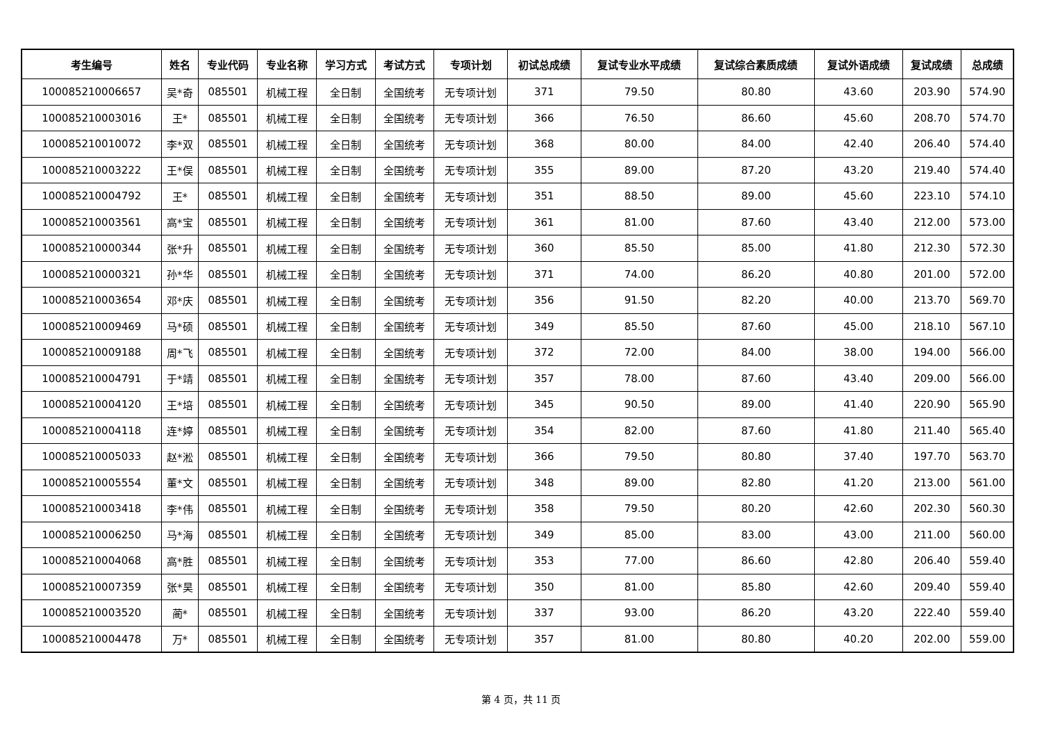| 考生编号 | 姓名 | 专业代码 | 专业名称 | 学习方式 | 考试方式 | 专项计划 | 初试总成绩 | 复试专业水平成绩 | 复试综合素质成绩 | 复试外语成绩 | 复试成绩 | 总成绩 |
| --- | --- | --- | --- | --- | --- | --- | --- | --- | --- | --- | --- | --- |
| 100085210006657 | 吴*奇 | 085501 | 机械工程 | 全日制 | 全国统考 | 无专项计划 | 371 | 79.50 | 80.80 | 43.60 | 203.90 | 574.90 |
| 100085210003016 | 王* | 085501 | 机械工程 | 全日制 | 全国统考 | 无专项计划 | 366 | 76.50 | 86.60 | 45.60 | 208.70 | 574.70 |
| 100085210010072 | 李*双 | 085501 | 机械工程 | 全日制 | 全国统考 | 无专项计划 | 368 | 80.00 | 84.00 | 42.40 | 206.40 | 574.40 |
| 100085210003222 | 王*俣 | 085501 | 机械工程 | 全日制 | 全国统考 | 无专项计划 | 355 | 89.00 | 87.20 | 43.20 | 219.40 | 574.40 |
| 100085210004792 | 王* | 085501 | 机械工程 | 全日制 | 全国统考 | 无专项计划 | 351 | 88.50 | 89.00 | 45.60 | 223.10 | 574.10 |
| 100085210003561 | 高*宝 | 085501 | 机械工程 | 全日制 | 全国统考 | 无专项计划 | 361 | 81.00 | 87.60 | 43.40 | 212.00 | 573.00 |
| 100085210000344 | 张*升 | 085501 | 机械工程 | 全日制 | 全国统考 | 无专项计划 | 360 | 85.50 | 85.00 | 41.80 | 212.30 | 572.30 |
| 100085210000321 | 孙*华 | 085501 | 机械工程 | 全日制 | 全国统考 | 无专项计划 | 371 | 74.00 | 86.20 | 40.80 | 201.00 | 572.00 |
| 100085210003654 | 邓*庆 | 085501 | 机械工程 | 全日制 | 全国统考 | 无专项计划 | 356 | 91.50 | 82.20 | 40.00 | 213.70 | 569.70 |
| 100085210009469 | 马*硕 | 085501 | 机械工程 | 全日制 | 全国统考 | 无专项计划 | 349 | 85.50 | 87.60 | 45.00 | 218.10 | 567.10 |
| 100085210009188 | 周*飞 | 085501 | 机械工程 | 全日制 | 全国统考 | 无专项计划 | 372 | 72.00 | 84.00 | 38.00 | 194.00 | 566.00 |
| 100085210004791 | 于*靖 | 085501 | 机械工程 | 全日制 | 全国统考 | 无专项计划 | 357 | 78.00 | 87.60 | 43.40 | 209.00 | 566.00 |
| 100085210004120 | 王*培 | 085501 | 机械工程 | 全日制 | 全国统考 | 无专项计划 | 345 | 90.50 | 89.00 | 41.40 | 220.90 | 565.90 |
| 100085210004118 | 连*婷 | 085501 | 机械工程 | 全日制 | 全国统考 | 无专项计划 | 354 | 82.00 | 87.60 | 41.80 | 211.40 | 565.40 |
| 100085210005033 | 赵*淞 | 085501 | 机械工程 | 全日制 | 全国统考 | 无专项计划 | 366 | 79.50 | 80.80 | 37.40 | 197.70 | 563.70 |
| 100085210005554 | 董*文 | 085501 | 机械工程 | 全日制 | 全国统考 | 无专项计划 | 348 | 89.00 | 82.80 | 41.20 | 213.00 | 561.00 |
| 100085210003418 | 李*伟 | 085501 | 机械工程 | 全日制 | 全国统考 | 无专项计划 | 358 | 79.50 | 80.20 | 42.60 | 202.30 | 560.30 |
| 100085210006250 | 马*海 | 085501 | 机械工程 | 全日制 | 全国统考 | 无专项计划 | 349 | 85.00 | 83.00 | 43.00 | 211.00 | 560.00 |
| 100085210004068 | 高*胜 | 085501 | 机械工程 | 全日制 | 全国统考 | 无专项计划 | 353 | 77.00 | 86.60 | 42.80 | 206.40 | 559.40 |
| 100085210007359 | 张*昊 | 085501 | 机械工程 | 全日制 | 全国统考 | 无专项计划 | 350 | 81.00 | 85.80 | 42.60 | 209.40 | 559.40 |
| 100085210003520 | 蔺* | 085501 | 机械工程 | 全日制 | 全国统考 | 无专项计划 | 337 | 93.00 | 86.20 | 43.20 | 222.40 | 559.40 |
| 100085210004478 | 万* | 085501 | 机械工程 | 全日制 | 全国统考 | 无专项计划 | 357 | 81.00 | 80.80 | 40.20 | 202.00 | 559.00 |
第 4 页，共 11 页